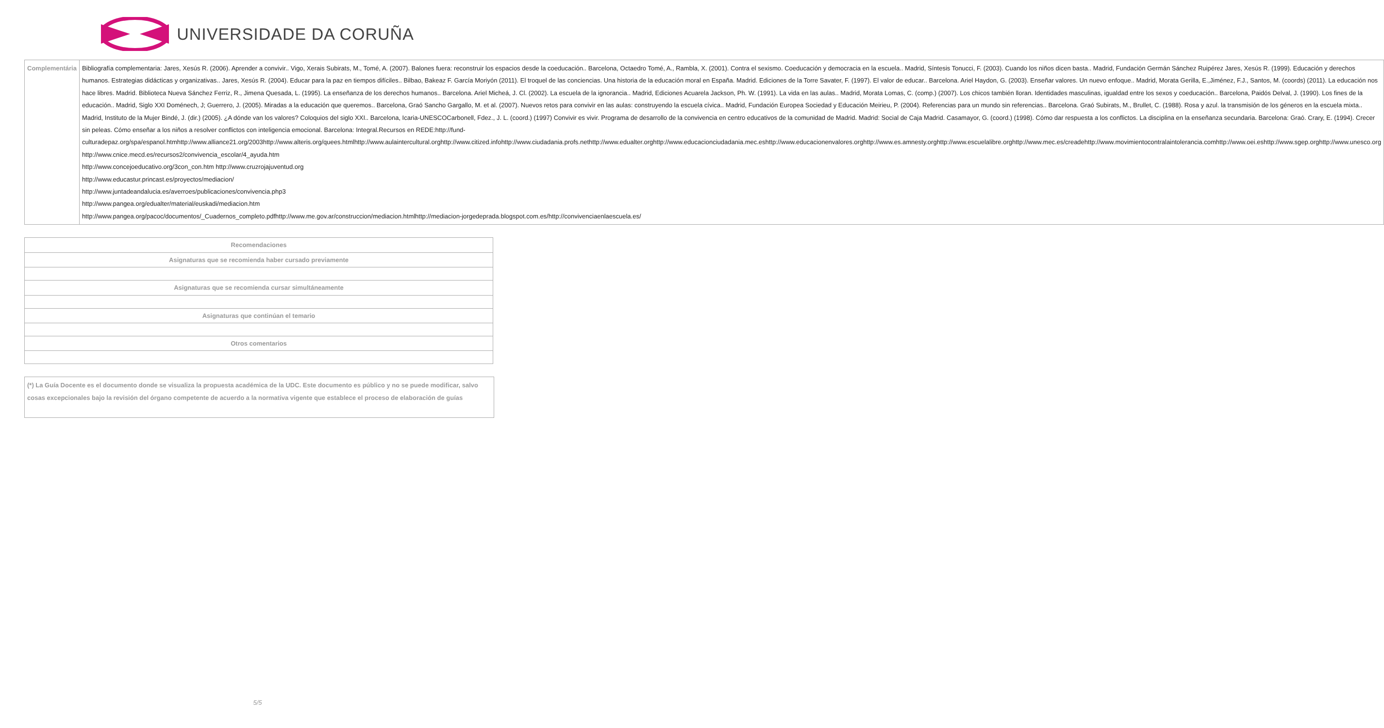UNIVERSIDADE DA CORUÑA
| Complementária | Bibliografía complementaria: Jares, Xesús R. (2006). Aprender a convivir.. Vigo, Xerais Subirats, M., Tomé, A. (2007). Balones fuera: reconstruir los espacios desde la coeducación.. Barcelona, Octaedro Tomé, A., Rambla, X. (2001). Contra el sexismo. Coeducación y democracia en la escuela.. Madrid, Síntesis Tonucci, F. (2003). Cuando los niños dicen basta.. Madrid, Fundación Germán Sánchez Ruipérez Jares, Xesús R. (1999). Educación y derechos humanos. Estrategias didácticas y organizativas.. Jares, Xesús R. (2004). Educar para la paz en tiempos difíciles.. Bilbao, Bakeaz F. García Moriyón (2011). El troquel de las conciencias. Una historia de la educación moral en España. Madrid. Ediciones de la Torre Savater, F. (1997). El valor de educar.. Barcelona. Ariel Haydon, G. (2003). Enseñar valores. Un nuevo enfoque.. Madrid, Morata Gerilla, E.,Jiménez, F.J., Santos, M. (coords) (2011). La educación nos hace libres. Madrid. Biblioteca Nueva Sánchez Ferriz, R., Jimena Quesada, L. (1995). La enseñanza de los derechos humanos.. Barcelona. Ariel Micheá, J. Cl. (2002). La escuela de la ignorancia.. Madrid, Ediciones Acuarela Jackson, Ph. W. (1991). La vida en las aulas.. Madrid, Morata Lomas, C. (comp.) (2007). Los chicos también lloran. Identidades masculinas, igualdad entre los sexos y coeducación.. Barcelona, Paidós Delval, J. (1990). Los fines de la educación.. Madrid, Siglo XXI Doménech, J; Guerrero, J. (2005). Miradas a la educación que queremos.. Barcelona, Graó Sancho Gargallo, M. et al. (2007). Nuevos retos para convivir en las aulas: construyendo la escuela cívica.. Madrid, Fundación Europea Sociedad y Educación Meirieu, P. (2004). Referencias para un mundo sin referencias.. Barcelona. Graó Subirats, M., Brullet, C. (1988). Rosa y azul. la transmisión de los géneros en la escuela mixta.. Madrid, Instituto de la Mujer Bindé, J. (dir.) (2005). ¿A dónde van los valores? Coloquios del siglo XXI.. Barcelona, Icaria-UNESCOCarbonell, Fdez., J. L. (coord.) (1997) Convivir es vivir. Programa de desarrollo de la convivencia en centro educativos de la comunidad de Madrid. Madrid: Social de Caja Madrid. Casamayor, G. (coord.) (1998). Cómo dar respuesta a los conflictos. La disciplina en la enseñanza secundaria. Barcelona: Graó. Crary, E. (1994). Crecer sin peleas. Cómo enseñar a los niños a resolver conflictos con inteligencia emocional. Barcelona: Integral.Recursos en REDE:http://fund-culturadepaz.org/spa/espanol.htmhttp://www.alliance21.org/2003http://www.alteris.org/quees.htmlhttp://www.aulaintercultural.orghttp://www.citized.infohttp://www.ciudadania.profs.nethttp://www.edualter.orghttp://www.educacionciudadania.mec.eshttp://www.educacionenvalores.orghttp://www.es.amnesty.orghttp://www.escuelalibre.orghttp://www.mec.es/creadehttp://www.movimientocontralaintolerancia.comhttp://www.oei.eshttp://www.sgep.orghttp://www.unesco.org http://www.cnice.mecd.es/recursos2/convivencia_escolar/4_ayuda.htm http://www.concejoeducativo.org/3con_con.htm http://www.cruzrojajuventud.org http://www.educastur.princast.es/proyectos/mediacion/ http://www.juntadeandalucia.es/averroes/publicaciones/convivencia.php3 http://www.pangea.org/edualter/material/euskadi/mediacion.htm http://www.pangea.org/pacoc/documentos/_Cuadernos_completo.pdfhttp://www.me.gov.ar/construccion/mediacion.htmlhttp://mediacion-jorgedeprada.blogspot.com.es/http://convivenciaenlaescuela.es/ |
| Recomendaciones |
| --- |
| Asignaturas que se recomienda haber cursado previamente |
| Asignaturas que se recomienda cursar simultáneamente |
| Asignaturas que continúan el temario |
| Otros comentarios |
(*) La Guía Docente es el documento donde se visualiza la propuesta académica de la UDC. Este documento es público y no se puede modificar, salvo cosas excepcionales bajo la revisión del órgano competente de acuerdo a la normativa vigente que establece el proceso de elaboración de guías
5/5